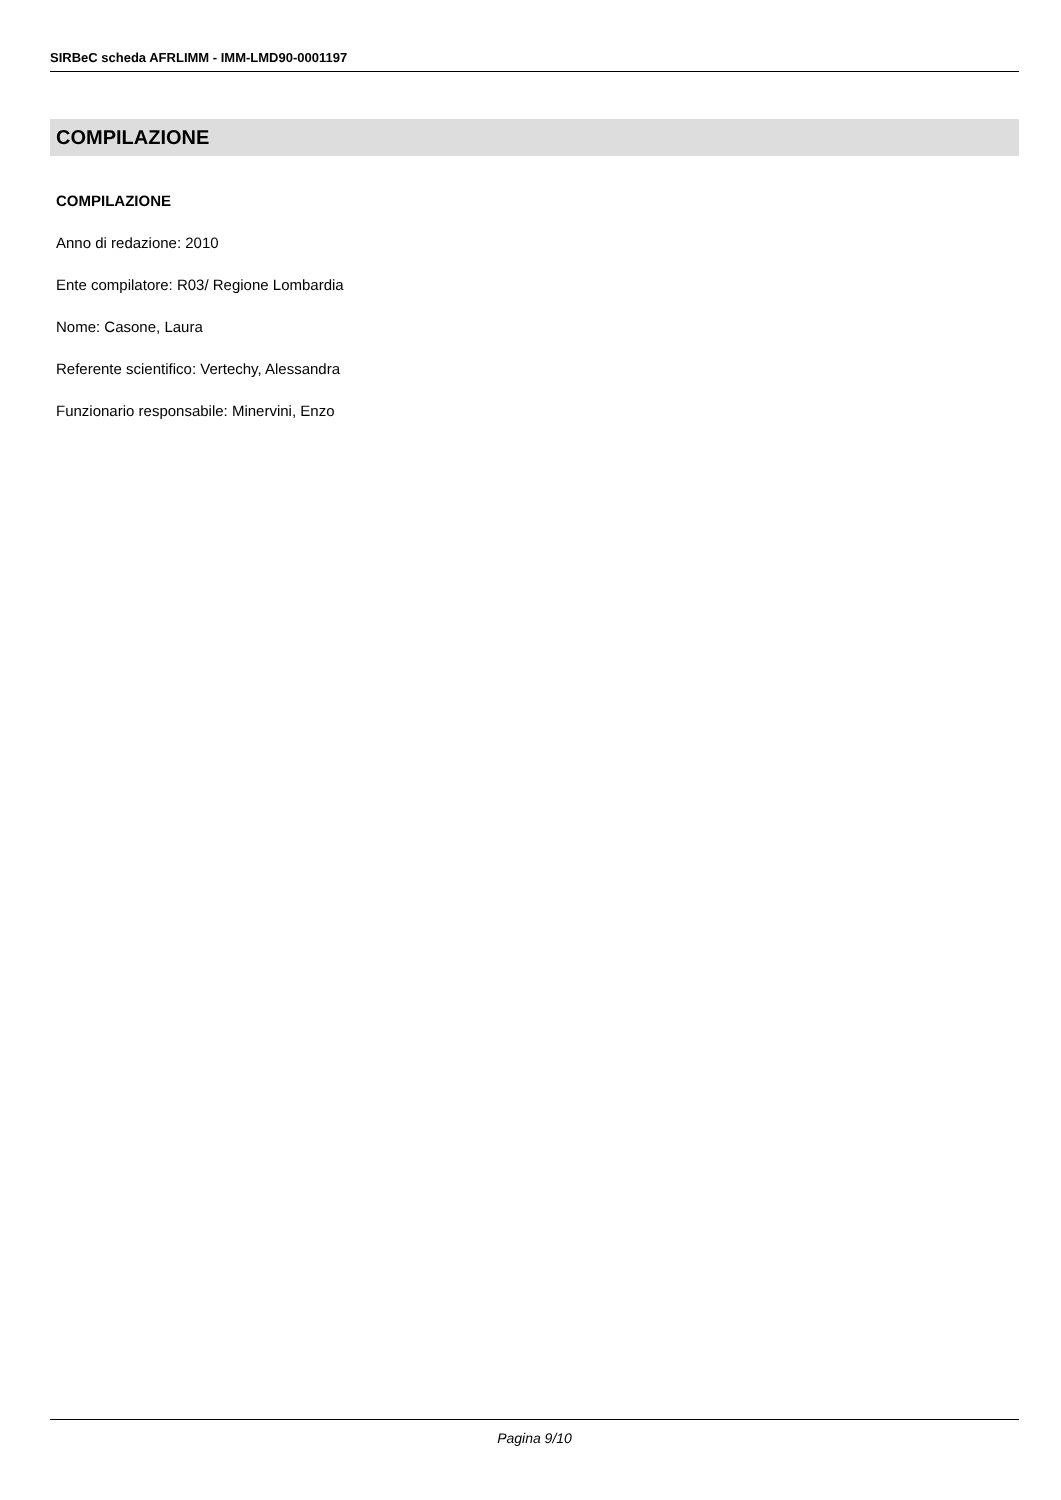SIRBeC scheda AFRLIMM - IMM-LMD90-0001197
COMPILAZIONE
COMPILAZIONE
Anno di redazione: 2010
Ente compilatore: R03/ Regione Lombardia
Nome: Casone, Laura
Referente scientifico: Vertechy, Alessandra
Funzionario responsabile: Minervini, Enzo
Pagina 9/10